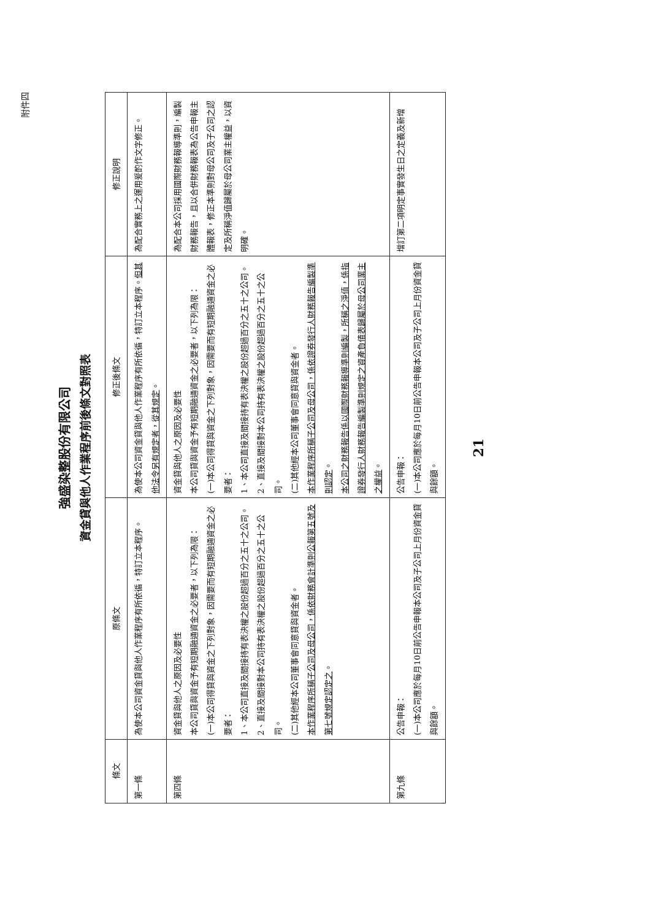附件四
強盛染整股份有限公司
資金貸與他人作業程序前後條文對照表
| 條文 | 原條文 | 修正後條文 | 修正說明 |
| --- | --- | --- | --- |
| 第一條 | 為使本公司資金貸與他人作業程序有所依循，特訂立本程序。 | 為使本公司資金貸與他人作業程序有所依循，特訂立本程序。 但其他法令另有規定者，從其規定 。 | 為配合實務上之運用爰酌作文字修正。 |
| 第四條 | 資金貸與他人之原因及必要性 本公司貸與資金予有短期融通資金之必要者，以下列為限： (一)本公司得貸與資金之下列對象，因需要而有短期融通資金之必要者： 1、本公司直接及間接持有表決權之股份超過百分之五十之公司。 2、直接及間接對本公司持有表決權之股份超過百分之五十之公司。 (二)其他經本公司董事會同意貸與資金者。 本作業程序所稱子公司及母公司，係依財務會計準則公報第五號及第七號規定認定之 。 | 資金貸與他人之原因及必要性 本公司貸與資金予有短期融通資金之必要者，以下列為限： (一)本公司得貸與資金之下列對象，因需要而有短期融通資金之必要者： 1、本公司直接及間接持有表決權之股份超過百分之五十之公司。 2、直接及間接對本公司持有表決權之股份超過百分之五十之公司。 (二)其他經本公司董事會同意貸與資金者。 本作業程序所稱子公司及母公司，係依證券發行人財務報告編製準則認定 。 本公司之財務報告係以國際財務報導準則編製，所稱之淨值，係指證券發行人財務報告編製準則規定之資產負債表歸屬於母公司業主之權益 。 | 為配合本公司採用國際財務報導準則，編製財務報告，且以合併財務報表為公告申報主體報表，修正本準則對母公司及子公司之認定及所稱淨值歸屬於母公司業主權益，以資明確。 |
| 第九條 | 公告申報： (一)本公司應於每月10日前公告申報本公司及子公司上月份資金貸與餘額。 | 公告申報： (一)本公司應於每月10日前公告申報本公司及子公司上月份資金貸與餘額。 | 增訂第二項明定事實發生日之定義及新增 |
21